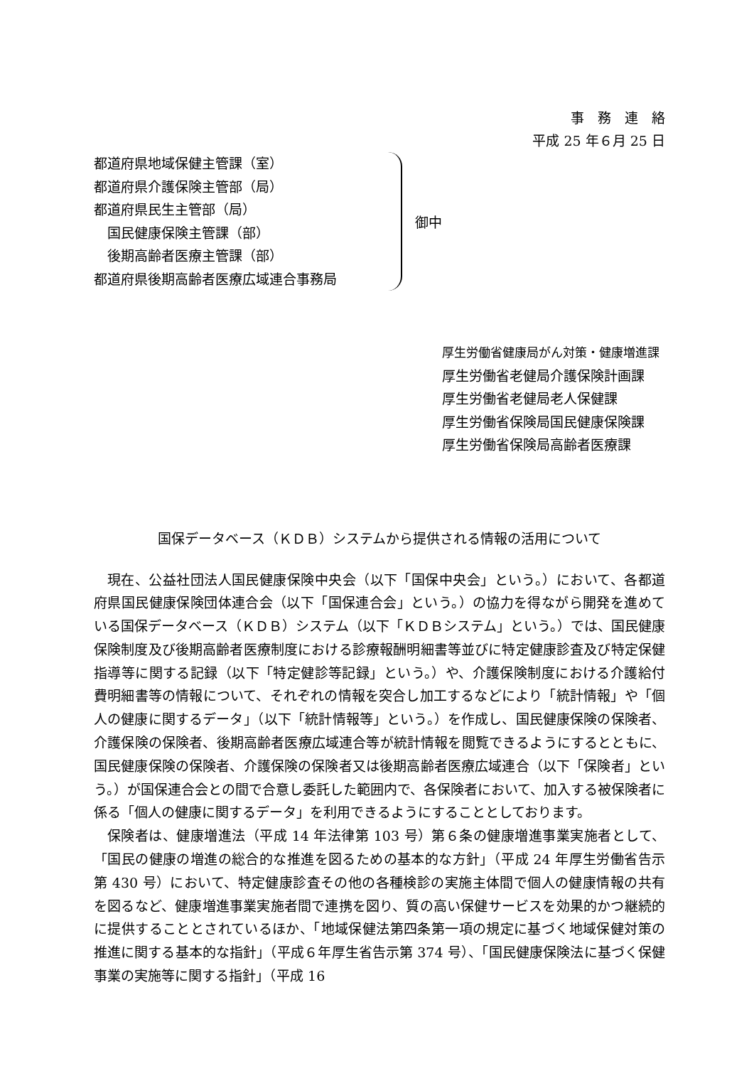事　務　連　絡
平成 25 年６月 25 日
都道府県地域保健主管課（室）
都道府県介護保険主管部（局）
都道府県民生主管部（局）
　国民健康保険主管課（部）
　後期高齢者医療主管課（部）
都道府県後期高齢者医療広域連合事務局
御中
厚生労働省健康局がん対策・健康増進課
厚生労働省老健局介護保険計画課
厚生労働省老健局老人保健課
厚生労働省保険局国民健康保険課
厚生労働省保険局高齢者医療課
国保データベース（ＫＤＢ）システムから提供される情報の活用について
現在、公益社団法人国民健康保険中央会（以下「国保中央会」という。）において、各都道府県国民健康保険団体連合会（以下「国保連合会」という。）の協力を得ながら開発を進めている国保データベース（ＫＤＢ）システム（以下「ＫＤＢシステム」という。）では、国民健康保険制度及び後期高齢者医療制度における診療報酬明細書等並びに特定健康診査及び特定保健指導等に関する記録（以下「特定健診等記録」という。）や、介護保険制度における介護給付費明細書等の情報について、それぞれの情報を突合し加工するなどにより「統計情報」や「個人の健康に関するデータ」（以下「統計情報等」という。）を作成し、国民健康保険の保険者、介護保険の保険者、後期高齢者医療広域連合等が統計情報を閲覧できるようにするとともに、国民健康保険の保険者、介護保険の保険者又は後期高齢者医療広域連合（以下「保険者」という。）が国保連合会との間で合意し委託した範囲内で、各保険者において、加入する被保険者に係る「個人の健康に関するデータ」を利用できるようにすることとしております。
保険者は、健康増進法（平成 14 年法律第 103 号）第６条の健康増進事業実施者として、「国民の健康の増進の総合的な推進を図るための基本的な方針」（平成 24 年厚生労働省告示第 430 号）において、特定健康診査その他の各種検診の実施主体間で個人の健康情報の共有を図るなど、健康増進事業実施者間で連携を図り、質の高い保健サービスを効果的かつ継続的に提供することとされているほか、「地域保健法第四条第一項の規定に基づく地域保健対策の推進に関する基本的な指針」（平成６年厚生省告示第 374 号）、「国民健康保険法に基づく保健事業の実施等に関する指針」（平成 16